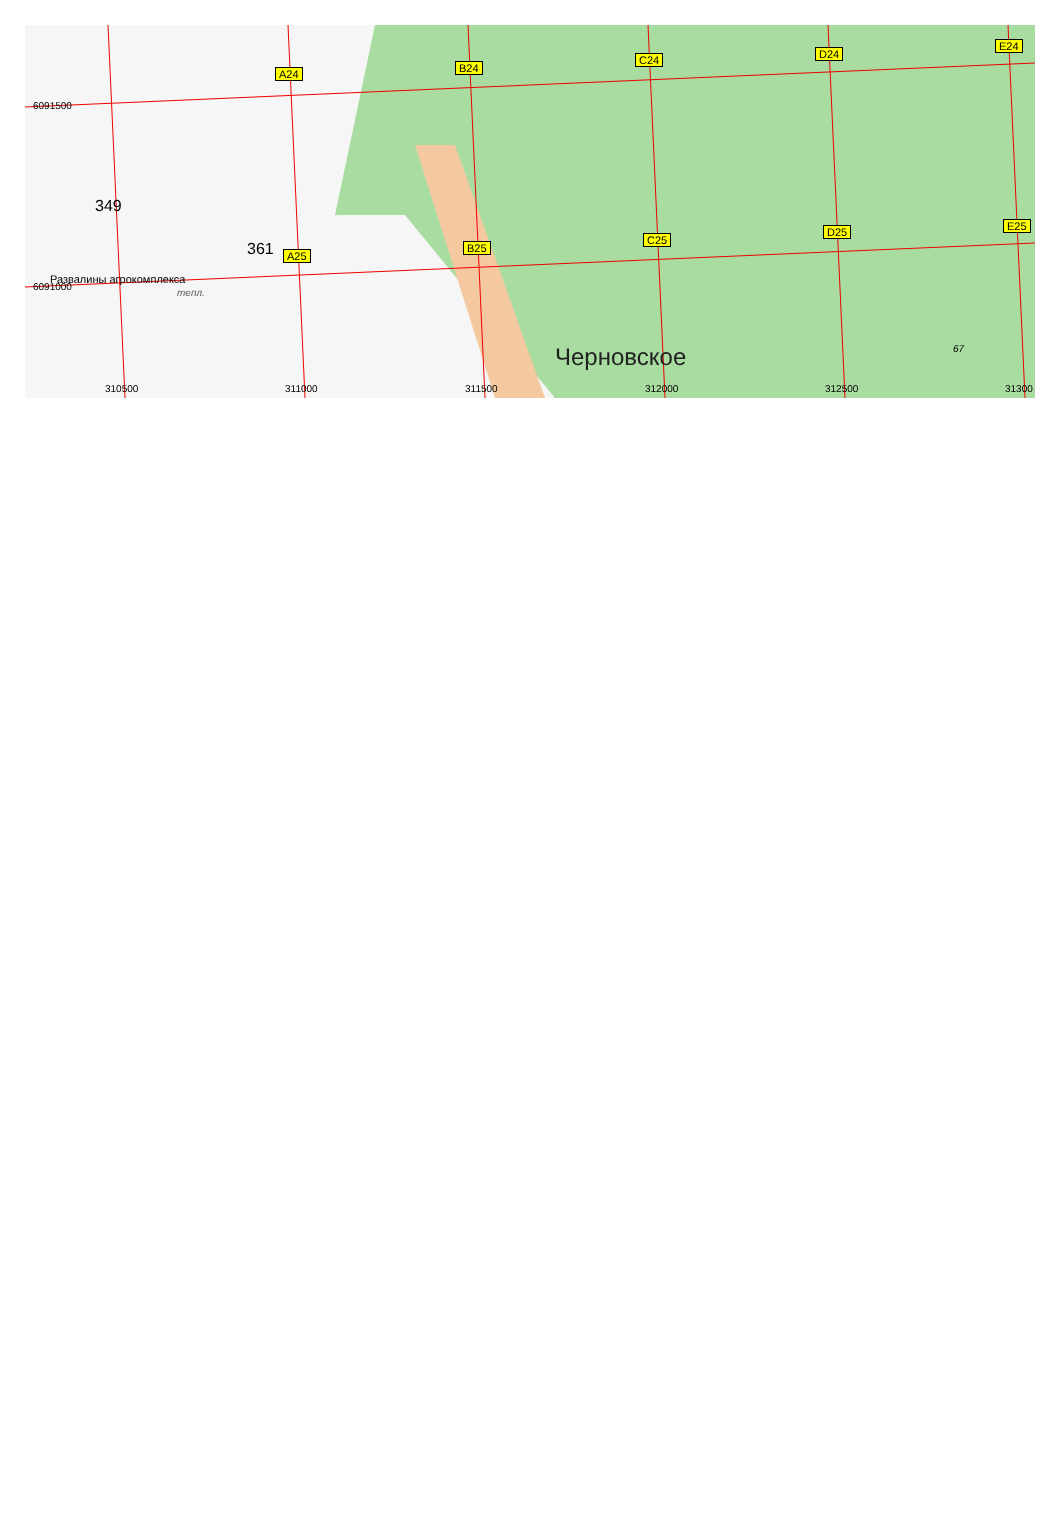A24 B24
C24 D24
E24
6091500
349
361 A25
B25
C25
D25 E25
Развалины агрокомплекса
6091000
тепл.
Черновское 67
310500 311000 311500 312000 312500 31300